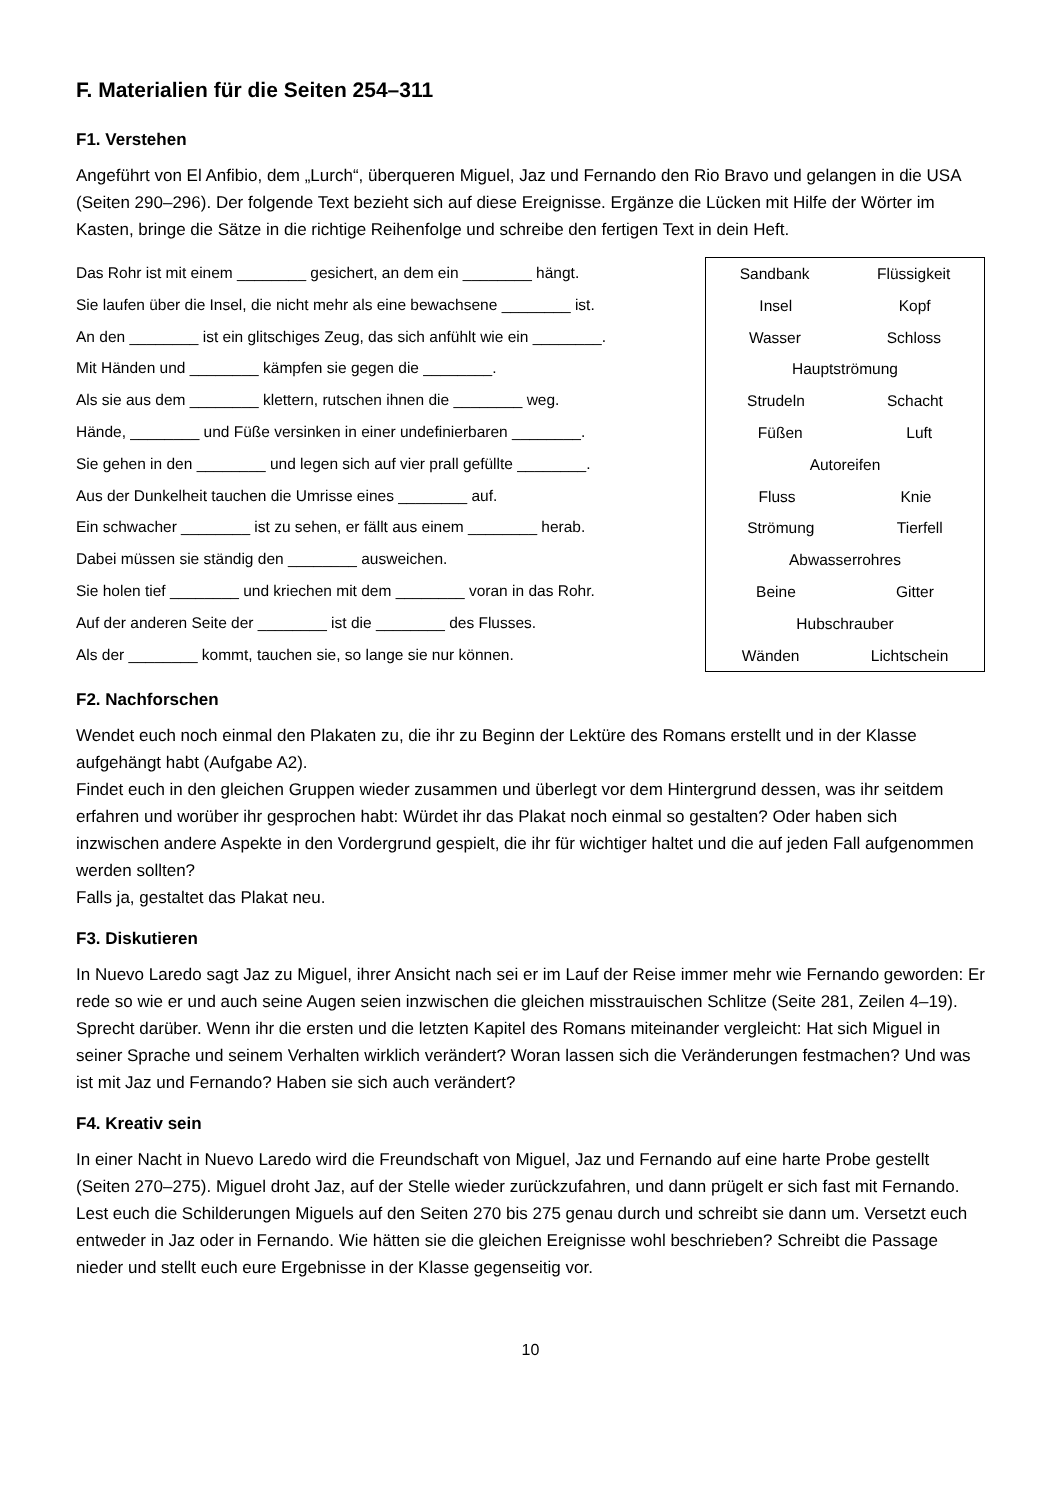F. Materialien für die Seiten 254–311
F1. Verstehen
Angeführt von El Anfibio, dem „Lurch“, überqueren Miguel, Jaz und Fernando den Rio Bravo und gelangen in die USA (Seiten 290–296). Der folgende Text bezieht sich auf diese Ereignisse. Ergänze die Lücken mit Hilfe der Wörter im Kasten, bringe die Sätze in die richtige Reihenfolge und schreibe den fertigen Text in dein Heft.
Das Rohr ist mit einem ________ gesichert, an dem ein ________ hängt.
Sie laufen über die Insel, die nicht mehr als eine bewachsene ________ ist.
An den ________ ist ein glitschiges Zeug, das sich anfühlt wie ein ________.
Mit Händen und ________ kämpfen sie gegen die ________.
Als sie aus dem ________ klettern, rutschen ihnen die ________ weg.
Hände, ________ und Füße versinken in einer undefinierbaren ________.
Sie gehen in den ________ und legen sich auf vier prall gefüllte ________.
Aus der Dunkelheit tauchen die Umrisse eines ________ auf.
Ein schwacher ________ ist zu sehen, er fällt aus einem ________ herab.
Dabei müssen sie ständig den ________ ausweichen.
Sie holen tief ________ und kriechen mit dem ________ voran in das Rohr.
Auf der anderen Seite der ________ ist die ________ des Flusses.
Als der ________ kommt, tauchen sie, so lange sie nur können.
Sandbank Flüssigkeit
Insel Kopf
Wasser Schloss
Hauptströmung
Strudeln Schacht
Füßen Luft
Autoreifen
Fluss Knie
Strömung Tierfell
Abwasserrohres
Beine Gitter
Hubschrauber
Wänden Lichtschein
F2. Nachforschen
Wendet euch noch einmal den Plakaten zu, die ihr zu Beginn der Lektüre des Romans erstellt und in der Klasse aufgehängt habt (Aufgabe A2).
Findet euch in den gleichen Gruppen wieder zusammen und überlegt vor dem Hintergrund dessen, was ihr seitdem erfahren und worüber ihr gesprochen habt: Würdet ihr das Plakat noch einmal so gestalten? Oder haben sich inzwischen andere Aspekte in den Vordergrund gespielt, die ihr für wichtiger haltet und die auf jeden Fall aufgenommen werden sollten?
Falls ja, gestaltet das Plakat neu.
F3. Diskutieren
In Nuevo Laredo sagt Jaz zu Miguel, ihrer Ansicht nach sei er im Lauf der Reise immer mehr wie Fernando geworden: Er rede so wie er und auch seine Augen seien inzwischen die gleichen misstrauischen Schlitze (Seite 281, Zeilen 4–19).
Sprecht darüber. Wenn ihr die ersten und die letzten Kapitel des Romans miteinander vergleicht: Hat sich Miguel in seiner Sprache und seinem Verhalten wirklich verändert? Woran lassen sich die Veränderungen festmachen? Und was ist mit Jaz und Fernando? Haben sie sich auch verändert?
F4. Kreativ sein
In einer Nacht in Nuevo Laredo wird die Freundschaft von Miguel, Jaz und Fernando auf eine harte Probe gestellt (Seiten 270–275). Miguel droht Jaz, auf der Stelle wieder zurückzufahren, und dann prügelt er sich fast mit Fernando.
Lest euch die Schilderungen Miguels auf den Seiten 270 bis 275 genau durch und schreibt sie dann um. Versetzt euch entweder in Jaz oder in Fernando. Wie hätten sie die gleichen Ereignisse wohl beschrieben? Schreibt die Passage nieder und stellt euch eure Ergebnisse in der Klasse gegenseitig vor.
10